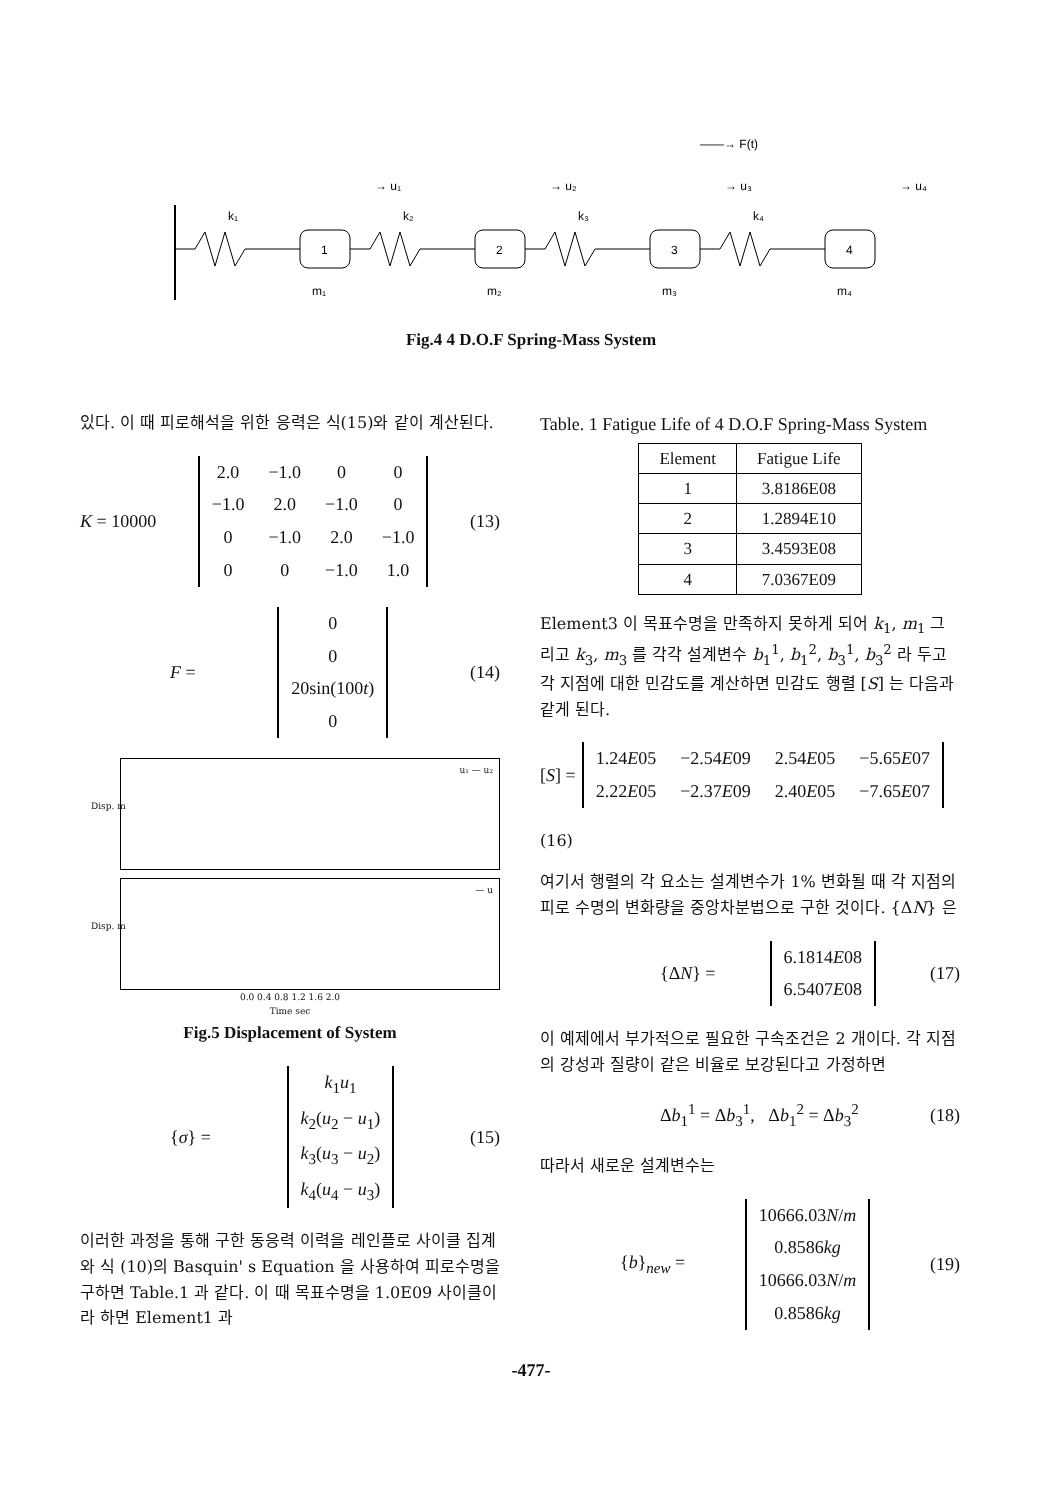1
2
3
4
k₁
k₂
k₃
k₄
m₁
m₂
m₃
m₄
→ u₁
→ u₂
→ u₃
→ u₄
——→ F(t)
Fig.4 4 D.O.F Spring-Mass System
있다. 이 때 피로해석을 위한 응력은 식(15)와 같이 계산된다.
K = 10000
| 2.0 | −1.0 | 0 | 0 |
| −1.0 | 2.0 | −1.0 | 0 |
| 0 | −1.0 | 2.0 | −1.0 |
| 0 | 0 | −1.0 | 1.0 |
(13)
F =
| 0 |
| 0 |
| 20sin(100 t ) |
| 0 |
(14)
u₁ — u₂
Disp. m
— u
Disp. m
0.0 0.4 0.8 1.2 1.6 2.0
Time sec
Fig.5 Displacement of System
{σ} =
| k<sub>1</sub> u<sub>1</sub> |
| k<sub>2</sub>( u<sub>2</sub> − u<sub>1</sub>) |
| k<sub>3</sub>( u<sub>3</sub> − u<sub>2</sub>) |
| k<sub>4</sub>( u<sub>4</sub> − u<sub>3</sub>) |
(15)
이러한 과정을 통해 구한 동응력 이력을 레인플로 사이클 집계와 식 (10)의 Basquin' s Equation 을 사용하여 피로수명을 구하면 Table.1 과 같다. 이 때 목표수명을 1.0E09 사이클이라 하면 Element1 과
Table. 1 Fatigue Life of 4 D.O.F Spring-Mass System
| Element | Fatigue Life |
| --- | --- |
| 1 | 3.8186E08 |
| 2 | 1.2894E10 |
| 3 | 3.4593E08 |
| 4 | 7.0367E09 |
Element3 이 목표수명을 만족하지 못하게 되어 k<sub>1</sub>, m<sub>1</sub> 그리고 k<sub>3</sub>, m<sub>3</sub> 를 각각 설계변수 b<sub>1</sub><sup>1</sup>, b<sub>1</sub><sup>2</sup>, b<sub>3</sub><sup>1</sup>, b<sub>3</sub><sup>2</sup> 라 두고 각 지점에 대한 민감도를 계산하면 민감도 행렬 [S] 는 다음과 같게 된다.
[S] =
| 1.24 E 05 | −2.54 E 09 | 2.54 E 05 | −5.65 E 07 |
| 2.22 E 05 | −2.37 E 09 | 2.40 E 05 | −7.65 E 07 |
(16)
여기서 행렬의 각 요소는 설계변수가 1% 변화될 때 각 지점의 피로 수명의 변화량을 중앙차분법으로 구한 것이다. {ΔN} 은
{ΔN} =
| 6.1814 E 08 |
| 6.5407 E 08 |
(17)
이 예제에서 부가적으로 필요한 구속조건은 2 개이다. 각 지점의 강성과 질량이 같은 비율로 보강된다고 가정하면
Δb<sub>1</sub><sup>1</sup> = Δb<sub>3</sub><sup>1</sup>, Δb<sub>1</sub><sup>2</sup> = Δb<sub>3</sub><sup>2</sup> (18)
따라서 새로운 설계변수는
{b}<sub>new</sub> =
| 10666.03 N / m |
| 0.8586 kg |
| 10666.03 N / m |
| 0.8586 kg |
(19)
-477-